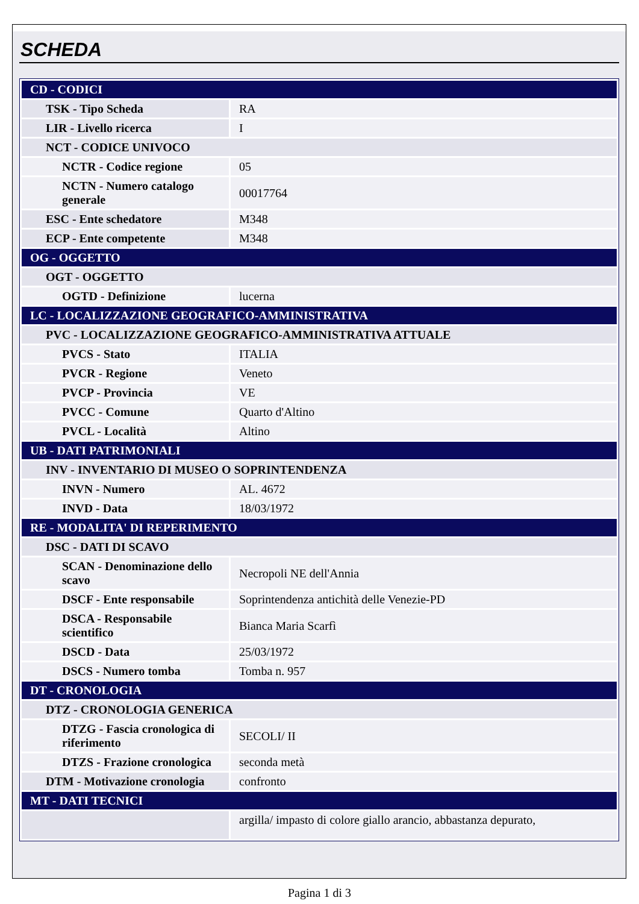SCHEDA
| CD - CODICI | |
| TSK - Tipo Scheda | RA |
| LIR - Livello ricerca | I |
| NCT - CODICE UNIVOCO | |
| NCTR - Codice regione | 05 |
| NCTN - Numero catalogo generale | 00017764 |
| ESC - Ente schedatore | M348 |
| ECP - Ente competente | M348 |
| OG - OGGETTO | |
| OGT - OGGETTO | |
| OGTD - Definizione | lucerna |
| LC - LOCALIZZAZIONE GEOGRAFICO-AMMINISTRATIVA | |
| PVC - LOCALIZZAZIONE GEOGRAFICO-AMMINISTRATIVA ATTUALE | |
| PVCS - Stato | ITALIA |
| PVCR - Regione | Veneto |
| PVCP - Provincia | VE |
| PVCC - Comune | Quarto d'Altino |
| PVCL - Località | Altino |
| UB - DATI PATRIMONIALI | |
| INV - INVENTARIO DI MUSEO O SOPRINTENDENZA | |
| INVN - Numero | AL. 4672 |
| INVD - Data | 18/03/1972 |
| RE - MODALITA' DI REPERIMENTO | |
| DSC - DATI DI SCAVO | |
| SCAN - Denominazione dello scavo | Necropoli NE dell'Annia |
| DSCF - Ente responsabile | Soprintendenza antichità delle Venezie-PD |
| DSCA - Responsabile scientifico | Bianca Maria Scarfì |
| DSCD - Data | 25/03/1972 |
| DSCS - Numero tomba | Tomba n. 957 |
| DT - CRONOLOGIA | |
| DTZ - CRONOLOGIA GENERICA | |
| DTZG - Fascia cronologica di riferimento | SECOLI/ II |
| DTZS - Frazione cronologica | seconda metà |
| DTM - Motivazione cronologia | confronto |
| MT - DATI TECNICI | |
| | argilla/ impasto di colore giallo arancio, abbastanza depurato, |
Pagina 1 di 3